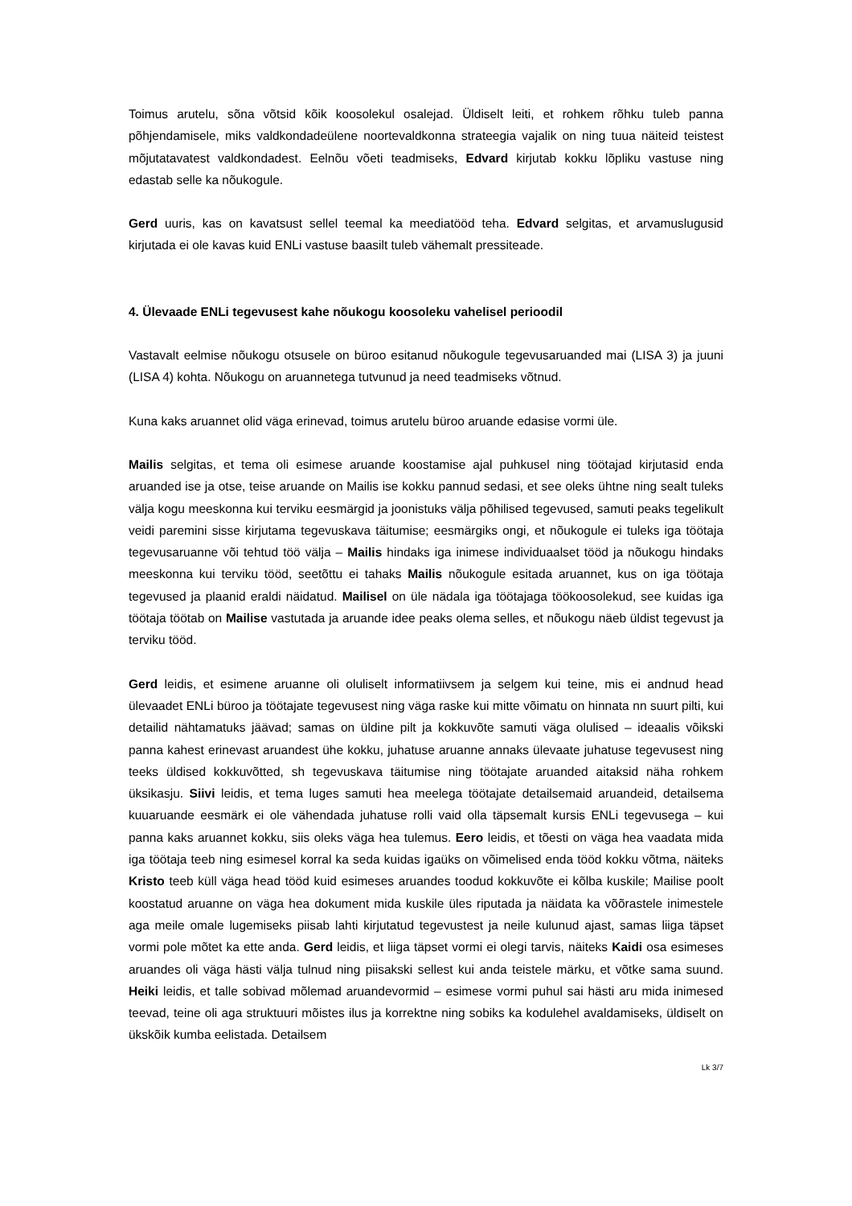Toimus arutelu, sõna võtsid kõik koosolekul osalejad. Üldiselt leiti, et rohkem rõhku tuleb panna põhjendamisele, miks valdkondadeülene noortevaldkonna strateegia vajalik on ning tuua näiteid teistest mõjutatavatest valdkondadest. Eelnõu võeti teadmiseks, Edvard kirjutab kokku lõpliku vastuse ning edastab selle ka nõukogule.
Gerd uuris, kas on kavatsust sellel teemal ka meediatööd teha. Edvard selgitas, et arvamuslugusid kirjutada ei ole kavas kuid ENLi vastuse baasilt tuleb vähemalt pressiteade.
4. Ülevaade ENLi tegevusest kahe nõukogu koosoleku vahelisel perioodil
Vastavalt eelmise nõukogu otsusele on büroo esitanud nõukogule tegevusaruanded mai (LISA 3) ja juuni (LISA 4) kohta. Nõukogu on aruannetega tutvunud ja need teadmiseks võtnud.
Kuna kaks aruannet olid väga erinevad, toimus arutelu büroo aruande edasise vormi üle.
Mailis selgitas, et tema oli esimese aruande koostamise ajal puhkusel ning töötajad kirjutasid enda aruanded ise ja otse, teise aruande on Mailis ise kokku pannud sedasi, et see oleks ühtne ning sealt tuleks välja kogu meeskonna kui terviku eesmärgid ja joonistuks välja põhilised tegevused, samuti peaks tegelikult veidi paremini sisse kirjutama tegevuskava täitumise; eesmärgiks ongi, et nõukogule ei tuleks iga töötaja tegevusaruanne või tehtud töö välja – Mailis hindaks iga inimese individuaalset tööd ja nõukogu hindaks meeskonna kui terviku tööd, seetõttu ei tahaks Mailis nõukogule esitada aruannet, kus on iga töötaja tegevused ja plaanid eraldi näidatud. Mailisel on üle nädala iga töötajaga töökoosolekud, see kuidas iga töötaja töötab on Mailise vastutada ja aruande idee peaks olema selles, et nõukogu näeb üldist tegevust ja terviku tööd.
Gerd leidis, et esimene aruanne oli oluliselt informatiivsem ja selgem kui teine, mis ei andnud head ülevaadet ENLi büroo ja töötajate tegevusest ning väga raske kui mitte võimatu on hinnata nn suurt pilti, kui detailid nähtamatuks jäävad; samas on üldine pilt ja kokkuvõte samuti väga olulised – ideaalis võikski panna kahest erinevast aruandest ühe kokku, juhatuse aruanne annaks ülevaate juhatuse tegevusest ning teeks üldised kokkuvõtted, sh tegevuskava täitumise ning töötajate aruanded aitaksid näha rohkem üksikasju. Siivi leidis, et tema luges samuti hea meelega töötajate detailsemaid aruandeid, detailsema kuuaruande eesmärk ei ole vähendada juhatuse rolli vaid olla täpsemalt kursis ENLi tegevusega – kui panna kaks aruannet kokku, siis oleks väga hea tulemus. Eero leidis, et tõesti on väga hea vaadata mida iga töötaja teeb ning esimesel korral ka seda kuidas igaüks on võimelised enda tööd kokku võtma, näiteks Kristo teeb küll väga head tööd kuid esimeses aruandes toodud kokkuvõte ei kõlba kuskile; Mailise poolt koostatud aruanne on väga hea dokument mida kuskile üles riputada ja näidata ka võõrastele inimestele aga meile omale lugemiseks piisab lahti kirjutatud tegevustest ja neile kulunud ajast, samas liiga täpset vormi pole mõtet ka ette anda. Gerd leidis, et liiga täpset vormi ei olegi tarvis, näiteks Kaidi osa esimeses aruandes oli väga hästi välja tulnud ning piisakski sellest kui anda teistele märku, et võtke sama suund. Heiki leidis, et talle sobivad mõlemad aruandevormid – esimese vormi puhul sai hästi aru mida inimesed teevad, teine oli aga struktuuri mõistes ilus ja korrektne ning sobiks ka kodulehel avaldamiseks, üldiselt on ükskõik kumba eelistada. Detailsem
Lk 3/7